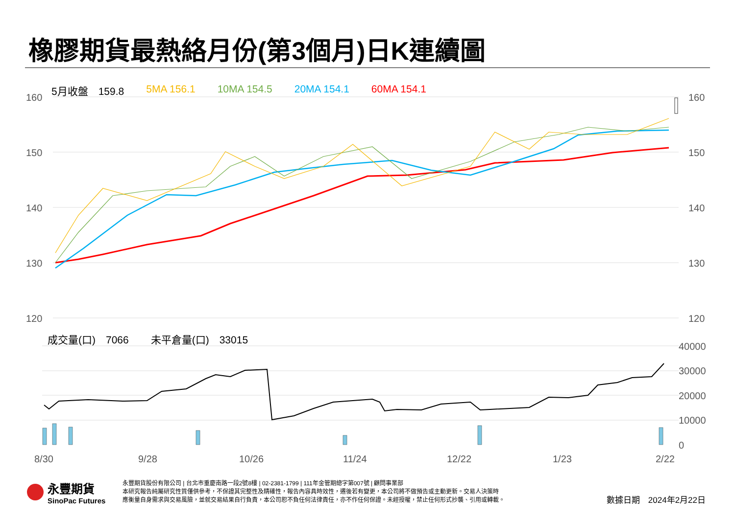橡膠期貨最熱絡月份(第3個月)日K連續圖
5月收盤　159.8 5MA 156.1 10MA 154.5 20MA 154.1 60MA 154.1
160
150
140
130
120
160
150
140
130
120
40000
30000
20000
10000
0
8/30
9/28
10/26
11/24
12/22
1/23
2/22
成交量(口)　7066 未平倉量(口)　33015
永豐期貨
SinoPac Futures
永豐期貨股份有限公司 | 台北市重慶南路一段2號8樓 | 02-2381-1799 | 111年金管期總字第007號 | 顧問事業部
本研究報告純屬研究性質僅供參考，不保證其完整性及精確性，報告內容具時效性，遷後若有變更，本公司將不做預告或主動更新。交易人決策時
應衡量自身需求與交易風險，並就交易結果自行負責，本公司恕不負任何法律責任，亦不作任何保證。未經授權，禁止任何形式抄襲、引用或轉載。
數據日期　2024年2月22日